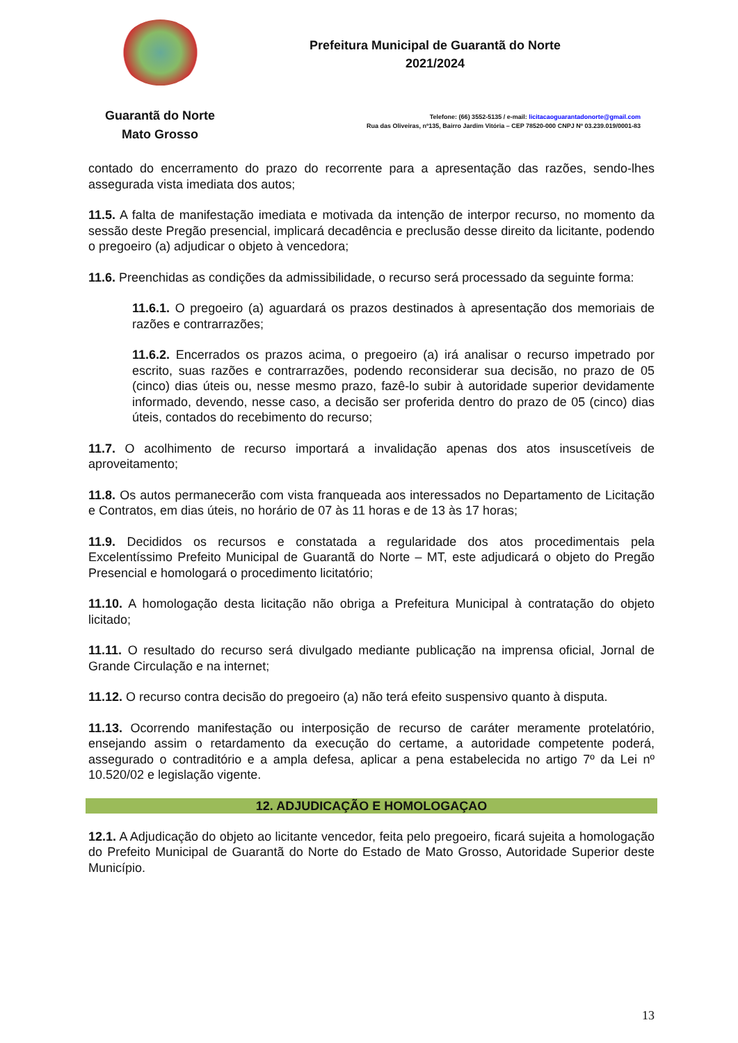Guarantã do Norte
Mato Grosso
Prefeitura Municipal de Guarantã do Norte
2021/2024
Telefone: (66) 3552-5135 / e-mail: licitacaoguarantadonorte@gmail.com
Rua das Oliveiras, nº135, Bairro Jardim Vitória – CEP 78520-000 CNPJ Nº 03.239.019/0001-83
contado do encerramento do prazo do recorrente para a apresentação das razões, sendo-lhes assegurada vista imediata dos autos;
11.5. A falta de manifestação imediata e motivada da intenção de interpor recurso, no momento da sessão deste Pregão presencial, implicará decadência e preclusão desse direito da licitante, podendo o pregoeiro (a) adjudicar o objeto à vencedora;
11.6. Preenchidas as condições da admissibilidade, o recurso será processado da seguinte forma:
11.6.1. O pregoeiro (a) aguardará os prazos destinados à apresentação dos memoriais de razões e contrarrazões;
11.6.2. Encerrados os prazos acima, o pregoeiro (a) irá analisar o recurso impetrado por escrito, suas razões e contrarrazões, podendo reconsiderar sua decisão, no prazo de 05 (cinco) dias úteis ou, nesse mesmo prazo, fazê-lo subir à autoridade superior devidamente informado, devendo, nesse caso, a decisão ser proferida dentro do prazo de 05 (cinco) dias úteis, contados do recebimento do recurso;
11.7. O acolhimento de recurso importará a invalidação apenas dos atos insuscetíveis de aproveitamento;
11.8. Os autos permanecerão com vista franqueada aos interessados no Departamento de Licitação e Contratos, em dias úteis, no horário de 07 às 11 horas e de 13 às 17 horas;
11.9. Decididos os recursos e constatada a regularidade dos atos procedimentais pela Excelentíssimo Prefeito Municipal de Guarantã do Norte – MT, este adjudicará o objeto do Pregão Presencial e homologará o procedimento licitatório;
11.10. A homologação desta licitação não obriga a Prefeitura Municipal à contratação do objeto licitado;
11.11. O resultado do recurso será divulgado mediante publicação na imprensa oficial, Jornal de Grande Circulação e na internet;
11.12. O recurso contra decisão do pregoeiro (a) não terá efeito suspensivo quanto à disputa.
11.13. Ocorrendo manifestação ou interposição de recurso de caráter meramente protelatório, ensejando assim o retardamento da execução do certame, a autoridade competente poderá, assegurado o contraditório e a ampla defesa, aplicar a pena estabelecida no artigo 7º da Lei nº 10.520/02 e legislação vigente.
12. ADJUDICAÇÃO E HOMOLOGAÇAO
12.1. A Adjudicação do objeto ao licitante vencedor, feita pelo pregoeiro, ficará sujeita a homologação do Prefeito Municipal de Guarantã do Norte do Estado de Mato Grosso, Autoridade Superior deste Município.
13